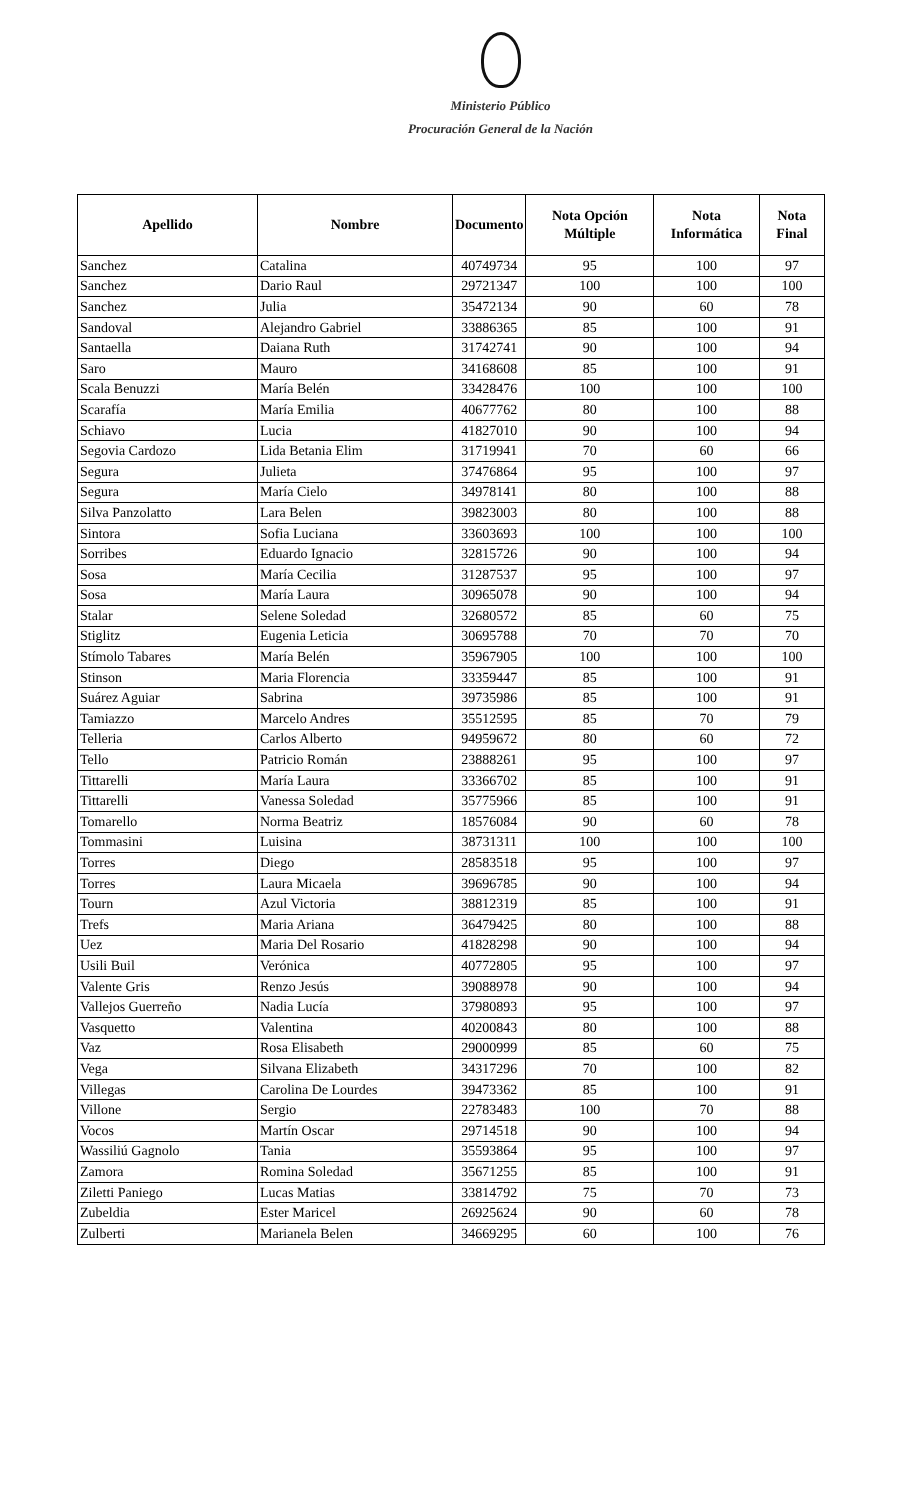Ministerio Público
Procuración General de la Nación
| Apellido | Nombre | Documento | Nota Opción Múltiple | Nota Informática | Nota Final |
| --- | --- | --- | --- | --- | --- |
| Sanchez | Catalina | 40749734 | 95 | 100 | 97 |
| Sanchez | Dario Raul | 29721347 | 100 | 100 | 100 |
| Sanchez | Julia | 35472134 | 90 | 60 | 78 |
| Sandoval | Alejandro Gabriel | 33886365 | 85 | 100 | 91 |
| Santaella | Daiana Ruth | 31742741 | 90 | 100 | 94 |
| Saro | Mauro | 34168608 | 85 | 100 | 91 |
| Scala Benuzzi | María Belén | 33428476 | 100 | 100 | 100 |
| Scarafía | María Emilia | 40677762 | 80 | 100 | 88 |
| Schiavo | Lucia | 41827010 | 90 | 100 | 94 |
| Segovia Cardozo | Lida Betania Elim | 31719941 | 70 | 60 | 66 |
| Segura | Julieta | 37476864 | 95 | 100 | 97 |
| Segura | María Cielo | 34978141 | 80 | 100 | 88 |
| Silva Panzolatto | Lara Belen | 39823003 | 80 | 100 | 88 |
| Sintora | Sofia Luciana | 33603693 | 100 | 100 | 100 |
| Sorribes | Eduardo Ignacio | 32815726 | 90 | 100 | 94 |
| Sosa | María Cecilia | 31287537 | 95 | 100 | 97 |
| Sosa | María Laura | 30965078 | 90 | 100 | 94 |
| Stalar | Selene Soledad | 32680572 | 85 | 60 | 75 |
| Stiglitz | Eugenia Leticia | 30695788 | 70 | 70 | 70 |
| Stímolo Tabares | María Belén | 35967905 | 100 | 100 | 100 |
| Stinson | Maria Florencia | 33359447 | 85 | 100 | 91 |
| Suárez Aguiar | Sabrina | 39735986 | 85 | 100 | 91 |
| Tamiazzo | Marcelo Andres | 35512595 | 85 | 70 | 79 |
| Telleria | Carlos Alberto | 94959672 | 80 | 60 | 72 |
| Tello | Patricio Román | 23888261 | 95 | 100 | 97 |
| Tittarelli | María Laura | 33366702 | 85 | 100 | 91 |
| Tittarelli | Vanessa Soledad | 35775966 | 85 | 100 | 91 |
| Tomarello | Norma Beatriz | 18576084 | 90 | 60 | 78 |
| Tommasini | Luisina | 38731311 | 100 | 100 | 100 |
| Torres | Diego | 28583518 | 95 | 100 | 97 |
| Torres | Laura Micaela | 39696785 | 90 | 100 | 94 |
| Tourn | Azul Victoria | 38812319 | 85 | 100 | 91 |
| Trefs | Maria Ariana | 36479425 | 80 | 100 | 88 |
| Uez | Maria Del Rosario | 41828298 | 90 | 100 | 94 |
| Usili Buil | Verónica | 40772805 | 95 | 100 | 97 |
| Valente Gris | Renzo Jesús | 39088978 | 90 | 100 | 94 |
| Vallejos Guerreño | Nadia Lucía | 37980893 | 95 | 100 | 97 |
| Vasquetto | Valentina | 40200843 | 80 | 100 | 88 |
| Vaz | Rosa Elisabeth | 29000999 | 85 | 60 | 75 |
| Vega | Silvana Elizabeth | 34317296 | 70 | 100 | 82 |
| Villegas | Carolina De Lourdes | 39473362 | 85 | 100 | 91 |
| Villone | Sergio | 22783483 | 100 | 70 | 88 |
| Vocos | Martín Oscar | 29714518 | 90 | 100 | 94 |
| Wassiliú Gagnolo | Tania | 35593864 | 95 | 100 | 97 |
| Zamora | Romina Soledad | 35671255 | 85 | 100 | 91 |
| Ziletti Paniego | Lucas Matias | 33814792 | 75 | 70 | 73 |
| Zubeldia | Ester Maricel | 26925624 | 90 | 60 | 78 |
| Zulberti | Marianela Belen | 34669295 | 60 | 100 | 76 |